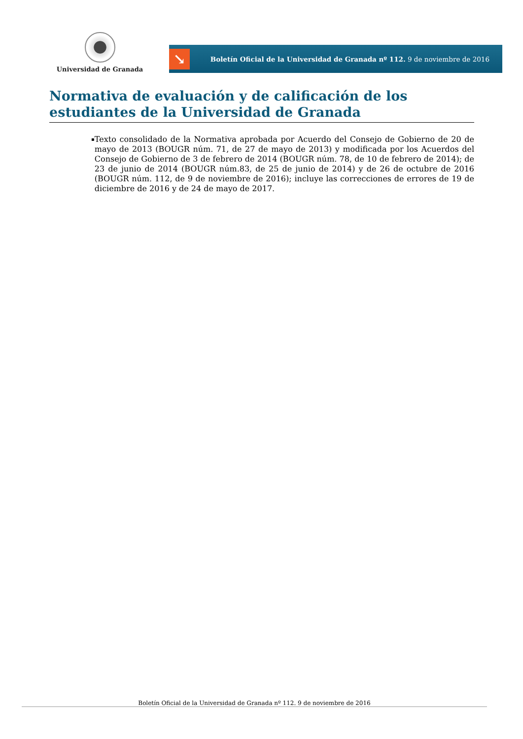Universidad de Granada
↘
Boletín Oficial de la Universidad de Granada nº 112. 9 de noviembre de 2016
Normativa de evaluación y de calificación de los estudiantes de la Universidad de Granada
▪ Texto consolidado de la Normativa aprobada por Acuerdo del Consejo de Gobierno de 20 de mayo de 2013 (BOUGR núm. 71, de 27 de mayo de 2013) y modificada por los Acuerdos del Consejo de Gobierno de 3 de febrero de 2014 (BOUGR núm. 78, de 10 de febrero de 2014); de 23 de junio de 2014 (BOUGR núm.83, de 25 de junio de 2014) y de 26 de octubre de 2016 (BOUGR núm. 112, de 9 de noviembre de 2016); incluye las correcciones de errores de 19 de diciembre de 2016 y de 24 de mayo de 2017.
Boletín Oficial de la Universidad de Granada nº 112. 9 de noviembre de 2016